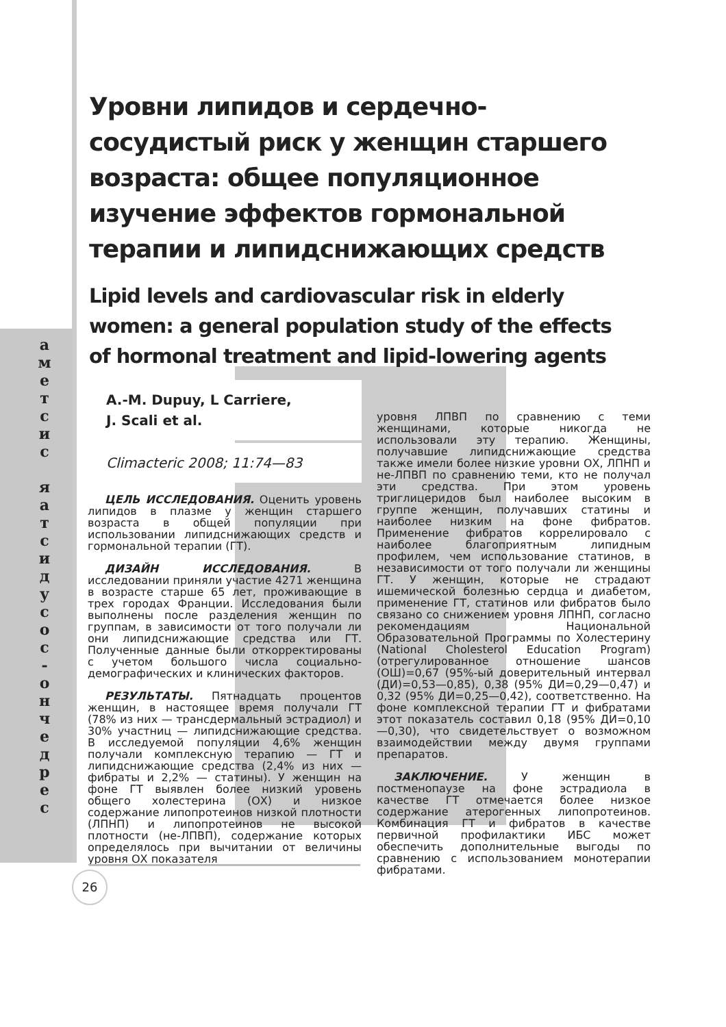а м е т с и с
я а т с и д у с о с - о н ч е д р е с
Уровни липидов и сердечно-сосудистый риск у женщин старшего возраста: общее популяционное изучение эффектов гормональной терапии и липидснижающих средств
Lipid levels and cardiovascular risk in elderly women: a general population study of the effects of hormonal treatment and lipid-lowering agents
A.-M. Dupuy, L Carriere,
J. Scali et al.
Climacteric 2008; 11:74—83
ЦЕЛЬ ИССЛЕДОВАНИЯ. Оценить уровень липидов в плазме у женщин старшего возраста в общей популяции при использовании липидснижающих средств и гормональной терапии (ГТ).
ДИЗАЙН ИССЛЕДОВАНИЯ. В исследовании приняли участие 4271 женщина в возрасте старше 65 лет, проживающие в трех городах Франции. Исследования были выполнены после разделения женщин по группам, в зависимости от того получали ли они липидснижающие средства или ГТ. Полученные данные были откорректированы с учетом большого числа социально-демографических и клинических факторов.
РЕЗУЛЬТАТЫ. Пятнадцать процентов женщин, в настоящее время получали ГТ (78% из них — трансдермальный эстрадиол) и 30% участниц — липидснижающие средства. В исследуемой популяции 4,6% женщин получали комплексную терапию — ГТ и липидснижающие средства (2,4% из них — фибраты и 2,2% — статины). У женщин на фоне ГТ выявлен более низкий уровень общего холестерина (ОХ) и низкое содержание липопротеинов низкой плотности (ЛПНП) и липопротеинов не высокой плотности (не-ЛПВП), содержание которых определялось при вычитании от величины уровня ОХ показателя
уровня ЛПВП по сравнению с теми женщинами, которые никогда не использовали эту терапию. Женщины, получавшие липидснижающие средства также имели более низкие уровни ОХ, ЛПНП и не-ЛПВП по сравнению теми, кто не получал эти средства. При этом уровень триглицеридов был наиболее высоким в группе женщин, получавших статины и наиболее низким на фоне фибратов. Применение фибратов коррелировало с наиболее благоприятным липидным профилем, чем использование статинов, в независимости от того получали ли женщины ГТ. У женщин, которые не страдают ишемической болезнью сердца и диабетом, применение ГТ, статинов или фибратов было связано со снижением уровня ЛПНП, согласно рекомендациям Национальной Образовательной Программы по Холестерину (National Cholesterol Education Program) (отрегулированное отношение шансов (ОШ)=0,67 (95%-ый доверительный интервал (ДИ)=0,53—0,85), 0,38 (95% ДИ=0,29—0,47) и 0,32 (95% ДИ=0,25—0,42), соответственно. На фоне комплексной терапии ГТ и фибратами этот показатель составил 0,18 (95% ДИ=0,10—0,30), что свидетельствует о возможном взаимодействии между двумя группами препаратов.
ЗАКЛЮЧЕНИЕ. У женщин в постменопаузе на фоне эстрадиола в качестве ГТ отмечается более низкое содержание атерогенных липопротеинов. Комбинация ГТ и фибратов в качестве первичной профилактики ИБС может обеспечить дополнительные выгоды по сравнению с использованием монотерапии фибратами.
26